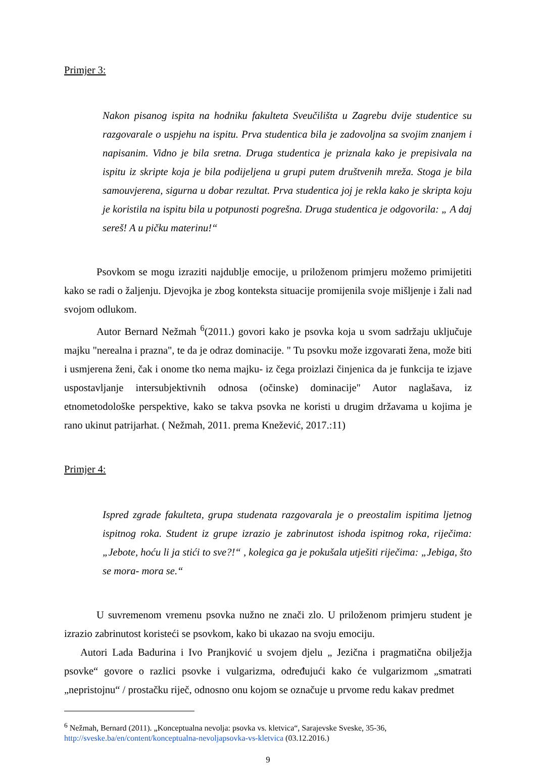Primjer 3:
Nakon pisanog ispita na hodniku fakulteta Sveučilišta u Zagrebu dvije studentice su razgovarale o uspjehu na ispitu. Prva studentica bila je zadovoljna sa svojim znanjem i napisanim. Vidno je bila sretna. Druga studentica je priznala kako je prepisivala na ispitu iz skripte koja je bila podijeljena u grupi putem društvenih mreža. Stoga je bila samouvjerena, sigurna u dobar rezultat. Prva studentica joj je rekla kako je skripta koju je koristila na ispitu bila u potpunosti pogrešna. Druga studentica je odgovorila: „ A daj sereš! A u pičku materinu!“
Psovkom se mogu izraziti najdublje emocije, u priloženom primjeru možemo primijetiti kako se radi o žaljenju. Djevojka je zbog konteksta situacije promijenila svoje mišljenje i žali nad svojom odlukom.
Autor Bernard Nežmah <sup>6</sup>(2011.) govori kako je psovka koja u svom sadržaju uključuje majku "nerealna i prazna", te da je odraz dominacije. " Tu psovku može izgovarati žena, može biti i usmjerena ženi, čak i onome tko nema majku- iz čega proizlazi činjenica da je funkcija te izjave uspostavljanje intersubjektivnih odnosa (očinske) dominacije" Autor naglašava, iz etnometodološke perspektive, kako se takva psovka ne koristi u drugim državama u kojima je rano ukinut patrijarhat. ( Nežmah, 2011. prema Knežević, 2017.:11)
Primjer 4:
Ispred zgrade fakulteta, grupa studenata razgovarala je o preostalim ispitima ljetnog ispitnog roka. Student iz grupe izrazio je zabrinutost ishoda ispitnog roka, riječima: „Jebote, hoću li ja stići to sve?!“ , kolegica ga je pokušala utješiti riječima: „Jebiga, što se mora- mora se.“
U suvremenom vremenu psovka nužno ne znači zlo. U priloženom primjeru student je izrazio zabrinutost koristeći se psovkom, kako bi ukazao na svoju emociju.
Autori Lada Badurina i Ivo Pranjković u svojem djelu „ Jezična i pragmatična obilježja psovke“ govore o razlici psovke i vulgarizma, određujući kako će vulgarizmom „smatrati „nepristojnu“ / prostačku riječ, odnosno onu kojom se označuje u prvome redu kakav predmet
<sup>6</sup> Nežmah, Bernard (2011). „Konceptualna nevolja: psovka vs. kletvica“, Sarajevske Sveske, 35-36, http://sveske.ba/en/content/konceptualna-nevoljapsovka-vs-kletvica (03.12.2016.)
9